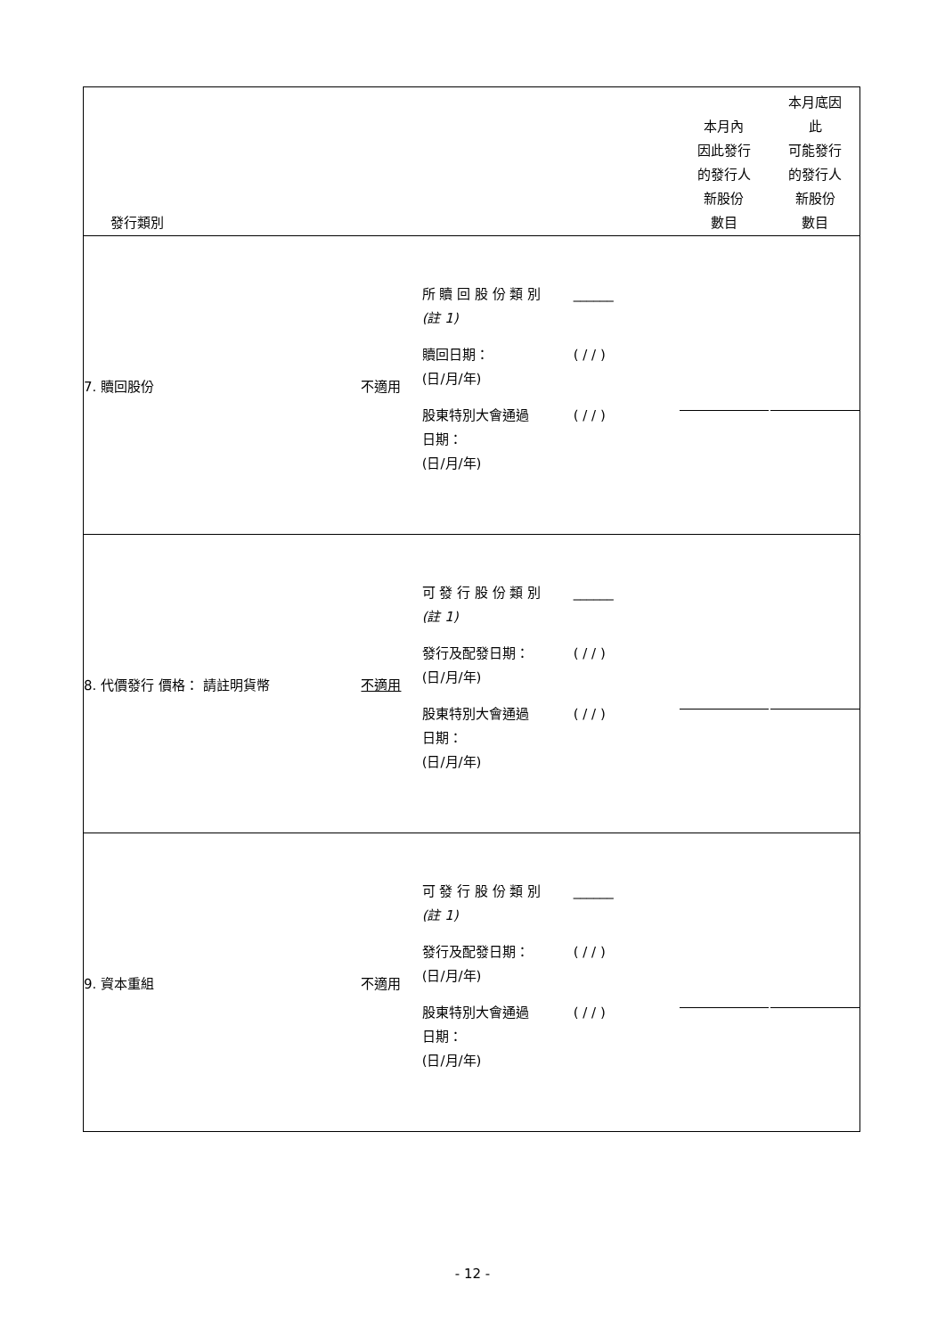| 發行類別 | | | 本月內 因此發行 的發行人 新股份 數目 | 本月底因 此 可能發行 的發行人 新股份 數目 |
| 7. 贖回股份 | 不適用 | 所 贖 回 股 份 類 別 (註 1) ______ 贖回日期： (日/月/年) ( / / ) 股東特別大會通過 日期： (日/月/年) ( / / ) | | |
| 8. 代價發行 價格： 請註明貨幣 | 不適用 | 可 發 行 股 份 類 別 (註 1) ______ 發行及配發日期： (日/月/年) ( / / ) 股東特別大會通過 日期： (日/月/年) ( / / ) | | |
| 9. 資本重組 | 不適用 | 可 發 行 股 份 類 別 (註 1) ______ 發行及配發日期： (日/月/年) ( / / ) 股東特別大會通過 日期： (日/月/年) ( / / ) | | |
- 12 -